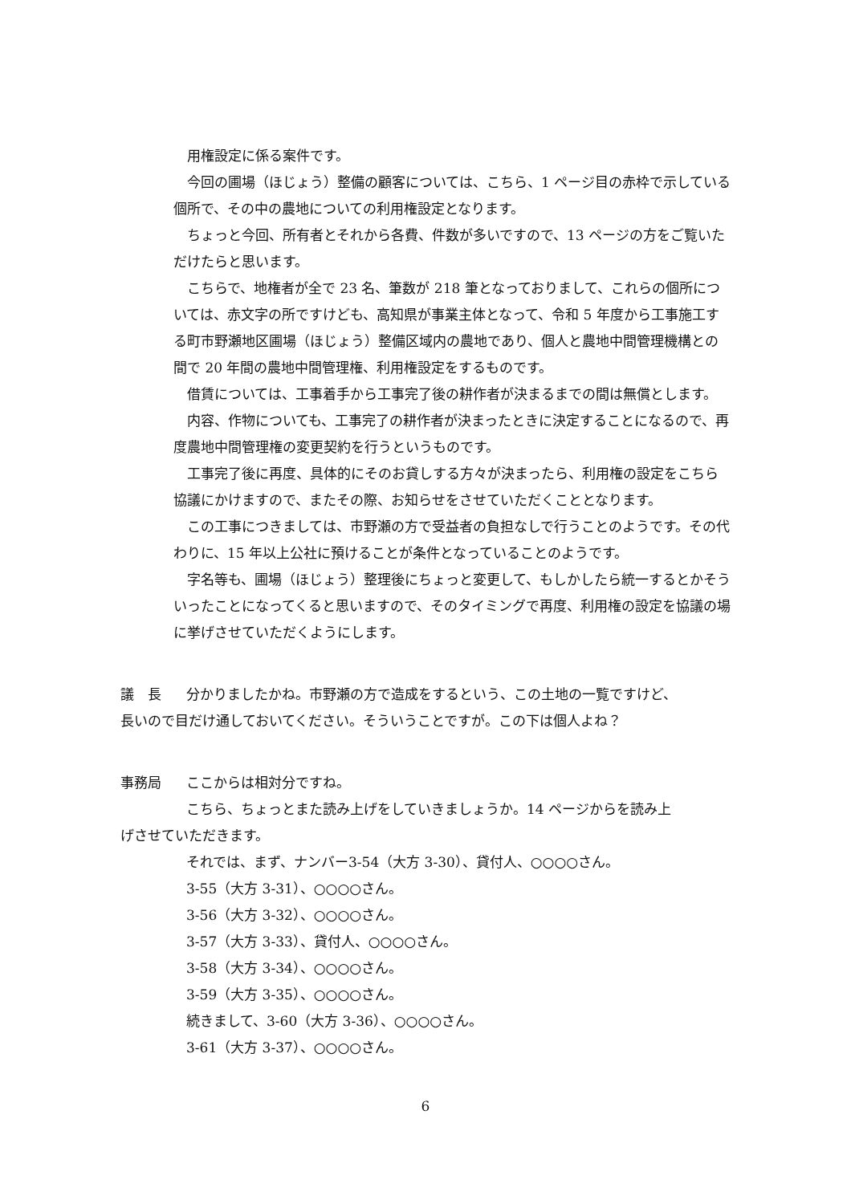用権設定に係る案件です。
今回の圃場（ほじょう）整備の顧客については、こちら、1 ページ目の赤枠で示している個所で、その中の農地についての利用権設定となります。
ちょっと今回、所有者とそれから各費、件数が多いですので、13 ページの方をご覧いただけたらと思います。
こちらで、地権者が全で 23 名、筆数が 218 筆となっておりまして、これらの個所については、赤文字の所ですけども、高知県が事業主体となって、令和 5 年度から工事施工する町市野瀬地区圃場（ほじょう）整備区域内の農地であり、個人と農地中間管理機構との間で 20 年間の農地中間管理権、利用権設定をするものです。
借賃については、工事着手から工事完了後の耕作者が決まるまでの間は無償とします。
内容、作物についても、工事完了の耕作者が決まったときに決定することになるので、再度農地中間管理権の変更契約を行うというものです。
工事完了後に再度、具体的にそのお貸しする方々が決まったら、利用権の設定をこちら協議にかけますので、またその際、お知らせをさせていただくこととなります。
この工事につきましては、市野瀬の方で受益者の負担なしで行うことのようです。その代わりに、15 年以上公社に預けることが条件となっていることのようです。
字名等も、圃場（ほじょう）整理後にちょっと変更して、もしかしたら統一するとかそういったことになってくると思いますので、そのタイミングで再度、利用権の設定を協議の場に挙げさせていただくようにします。
議　長 分かりましたかね。市野瀬の方で造成をするという、この土地の一覧ですけど、長いので目だけ通しておいてください。そういうことですが。この下は個人よね？
事務局 ここからは相対分ですね。
こちら、ちょっとまた読み上げをしていきましょうか。14 ページからを読み上げさせていただきます。
それでは、まず、ナンバー3-54（大方 3-30）、貸付人、○○○○さん。
3-55（大方 3-31）、○○○○さん。
3-56（大方 3-32）、○○○○さん。
3-57（大方 3-33）、貸付人、○○○○さん。
3-58（大方 3-34）、○○○○さん。
3-59（大方 3-35）、○○○○さん。
続きまして、3-60（大方 3-36）、○○○○さん。
3-61（大方 3-37）、○○○○さん。
6